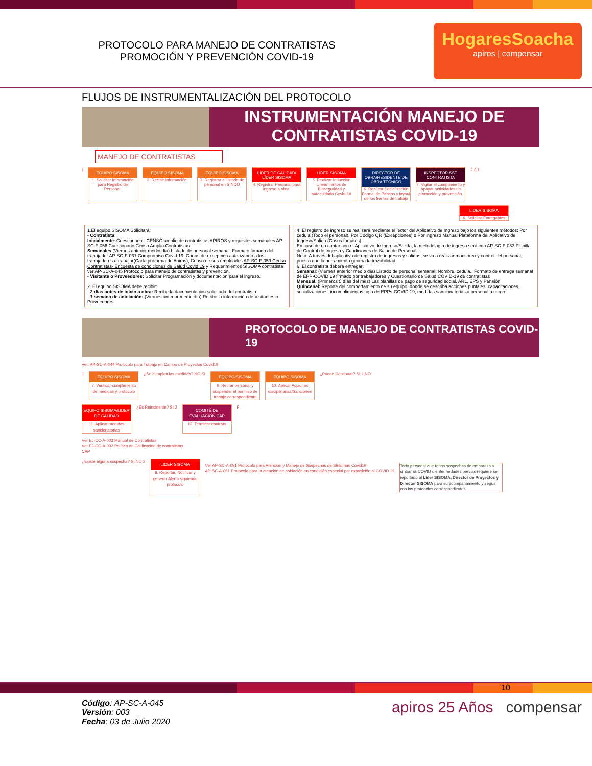PROTOCOLO PARA MANEJO DE CONTRATISTAS
PROMOCIÓN Y PREVENCIÓN COVID-19
HogaresSoacha
apiros | compensar
FLUJOS DE INSTRUMENTALIZACIÓN DEL PROTOCOLO
INSTRUMENTACIÓN MANEJO DE CONTRATISTAS COVID-19
MANEJO DE CONTRATISTAS
I
EQUIPO SISOMA
1. Solicitar Información para Registro de Personal.
EQUIPO SISOMA
2. Recibir Información.
EQUIPO SISOMA
3. Registrar el listado de personal en SINCO
LÍDER DE CALIDAD/ LÍDER SISOMA
4. Registrar Personal para ingreso a obra.
LÍDER SISOMA
5. Realizar Inducción Lineamientos de Bioseguridad y autocuidado Covid-19
DIRECTOR DE OBRA/RESIDENTE DE OBRA TÉCNICO
6. Realizar Socialización Formal de Papsos y layout de los frentes de trabajo
INSPECTOR SST CONTRATISTA
7. Vigilar el cumplimiento y Apoyar actividades de promoción y prevención.
2 3 1
LIDER SISOMA
6. Solicitar Entregables
1.El equipo SISOMA Solicitará:
- Contratista:
Inicialmente: Cuestionario - CENSO amplio de contratistas APIROS y requisitos semanales AP-SC-F-056 Cuestionario Censo Amplio Contratistas.
Semanales (Viernes anterior medio día) Listado de personal semanal, Formato firmado del trabajador AP-SC-F-061 Compromiso Covid 19, Cartas de excepción autorizando a los trabajadores a trabajar(Carta proforma de Apiros), Censo de sus empleados AP-SC-F-059 Censo Contratistas- Encuesta de condiciones de Salud Covid 19 y Requerimientos SISOMA contratista ver AP-SC-A-045 Protocolo para manejo de contratistas y prevención.
- Visitante o Proveedores: Solicitar Programación y documentación para el ingreso.
2. El equipo SISOMA debe recibir:
- 2 días antes de inicio a obra: Recibe la documentación solicitada del contratista
- 1 semana de antelación: (Viernes anterior medio día) Recibe la información de Visitantes o Proveedores.
4. El registro de ingreso se realizará mediante el lector del Aplicativo de Ingreso bajo los siguientes métodos: Por cedula (Todo el personal), Por Código QR (Excepciones) o Por ingreso Manual Plataforma del Aplicativo de Ingreso/Salida (Casos fortuitos)
En caso de no contar con el Aplicativo de Ingreso/Salida, la metodología de ingreso será con AP-SC-F-083 Planilla de Control de Ingreso y Condiciones de Salud de Personal.
Nota: A través del aplicativo de registro de ingresos y salidas, se va a realizar monitoreo y control del personal, puesto que la herramienta genera la trazabilidad
6. El contratista deberá entregar:
Semanal: (Viernes anterior medio día) Listado de personal semanal: Nombre, cedula., Formato de entrega semanal de EPP-COVID 19 firmado por trabajadores y Cuestionario de Salud COVID-19 de contratistas
Mensual: (Primeros 5 días del mes) Las planillas de pago de seguridad social, ARL, EPS y Pensión
Quincenal: Reporte del comportamiento de su equipo, donde se describa acciones puntales, capacitaciones, socializaciones, incumplimientos, uso de EPPs-COVID.19, medidas sancionatorias a personal a cargo
PROTOCOLO DE MANEJO DE CONTRATISTAS COVID-19
Ver: AP-SC-A-044 Protocolo para Trabajo en Campo de Proyectos Covid19
1
EQUIPO SISOMA
7. Verificar cumplimiento de medidas y protocolo
¿Se cumplen las medidas? NO SI
EQUIPO SISOMA
9. Retirar personal y suspender el permiso de trabajo correspondiente
EQUIPO SISOMA
10. Aplicar Acciones disciplinarias/Sanciones
¿Puede Continuar? SI 2 NO
EQUIPO SISOMA/LIDER DE CALIDAD
11. Aplicar medidas sancionatorias
¿Es Reincidente? SI 2
COMITÉ DE EVALUACION CAP
12. Terminar contrato
F
Ver EJ-CC-A-003 Manual de Contratistas
Ver EJ-CC-A-002 Política de Calificación de contratistas.
CAP
¿Existe alguna sospecha? SI NO 3
LIDER SISOMA
8. Reportar, Notificar y generar Alerta siguiendo protocolo
Ver AP-SC-A-051 Protocolo para Atención y Manejo de Sospechas de Síntomas Covid19
AP-SC-A-081 Protocolo para la atención de población en condición especial por exposición al COVID 19
Todo personal que tenga sospechas de embarazo o síntomas COVID o enfermedades previas requiere ser reportado al Líder SISOMA, Director de Proyectos y Director SISOMA para su acompañamiento y seguir con los protocolos correspondientes
10
Código: AP-SC-A-045
Versión: 003
Fecha: 03 de Julio 2020
apiros 25 Años compensar